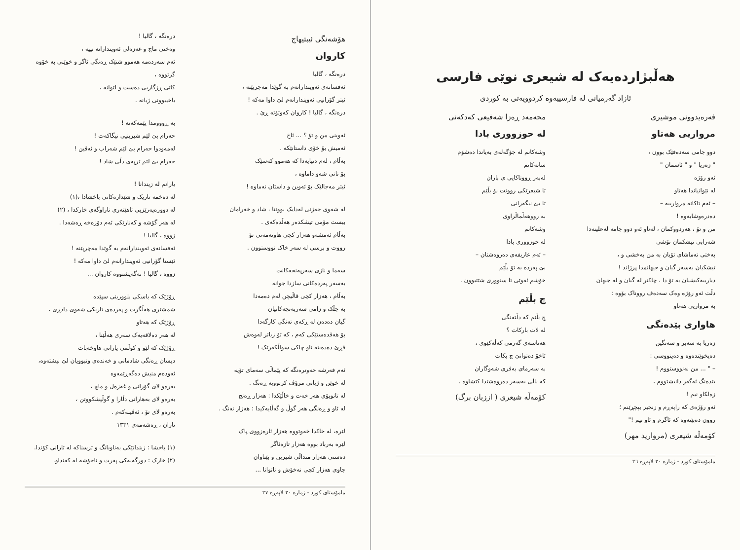هەڵبژاردەیەک لە شیعری نوێی فارسی
ئازاد گەرمیانی لە فارسییەوە کردوویەتی بە کوردی
فەرەیدوونی موشیری
مرواریی هەتاو
دوو جامی سەدەفێک بوون ،
" زەریا " و " ئاسمان "
ئەو رۆژە
لە نێوانیاندا هەتاو
– ئەم تاکانە مرواریيە –
دەدرەوشایەوە !
من و تۆ ، هەردووکمان ، لەناو ئەو دوو جامە لەعلینەدا
شەرابی تیشکمان نۆشی
بەختی تەماشای تۆیان بە من بەخشی و ،
تیشکیان بەسەر گیان و جیهانمدا پرژاند !
دیارییەکیشیان بە تۆ دا ، چاکتر لە گیان و لە جیهان
دڵت ئەو رۆژە وەک سەدەف رووناک بۆوە :
بە مرواریی هەتاو
هاواری بێدەنگی
زەریا بە سەبر و سەنگین
دەیخوێندەوە و دەینووسی :
– " ... من نەنووستووم !
بێدەنگ ئەگەر دانیشتووم ،
زەلکاو نیم !
ئەو رۆژەی کە راپەڕم و زنجیر بپچڕێنم ؛
روون دەبێتەوە کە ئاگرم و ئاو نیم !"
کۆمەڵە شیعری (مروارید مهر)
محەمەد ڕەزا شەفیعی کەدکەنی
لە حوزووری بادا
وشەکانم لە جۆگەلەی بەیاندا دەشۆم
ساتەکانم
لەبەر ڕووناکایی ی باران
تا شیعرێکی روونت بۆ بڵێم
تا بێ نیگەرانی
بە رووهەڵماڵراوی
وشەکانم
لە حوزووری بادا
– ئەم عاریفەی دەروەشتان –
بێ پەردە بە تۆ بڵێم
خۆشم ئەوێی تا سنووری شێتبوون .
چ بڵێم
چ بڵێم کە دڵتەنگی
لە لات بارکات ؟
هەناسەی گەرمی کەڵەکێوی ،
ئاخۆ دەتوانێ چ بکات
بە سەرمای بەفری شەوگاران
کە باڵی بەسەر دەروەشتدا کێشاوە .
کۆمەڵە شیعری ( اززبان برگ)
مامۆستای کورد - ژمارە ٢٠ لاپەڕە ٢٦
هۆشەنگی ئیبتیهاج
کاروان
درەنگە ، گالیا
ئەفسانەی ئەویندارانەم بە گوێدا مەچرپێنە ،
ئیتر گۆرانیی ئەویندارانەم لێ داوا مەکە !
درەنگە ، گالیا ! کاروان کەوتۆتە ڕێ .
ئەوینی من و تۆ ؟ ... ئاخ
ئەمیش بۆ خۆی داستانێکە .
بەڵام ، لەم دنیایەدا کە هەموو کەسێک
بۆ نانی شەو داماوە ،
ئیتر مەجالێک بۆ ئەوین و داستان نەماوە !
لە شەوی جەژنی لەدایک بوونتا ، شاد و خەرامان
بیست مۆمی تیشکدەر هەڵدەکەی .
بەڵام ئەمشەو هەزار کچی هاوتەمەنی تۆ
رووت و برسی لە سەر خاک نووستوون .
سەما و نازی سەرپەنجەکانت
بەسەر پەردەکانی سازدا جوانە
بەڵام ، هەزار کچی قاڵیچن لەم دەمەدا
بە چڵک و زامی سەرپەنجەکانیان
گیان دەدەن لە ڕکەی تەنگی کارگەدا
بۆ هەقدەستێکی کەم ، کە تۆ زیاتر لەوەش
فڕێ دەدەیتە ناو چاکی سواڵکەرێک !
ئەم فەرشە حەوترەنگە کە پێماڵی سەمای تۆیە
لە خوێن و ژیانی مرۆڤ کرتوویە ڕەنگ .
لە تانوپۆی هەر خەت و خاڵێکدا : هەزار ڕەنج
لە ئاو و ڕەنگی هەر گوڵ و گەڵایەکیدا : هەزار نەنگ .
لێرە، لە خاکدا خەوتووە هەزار ئارەزووی پاک
لێرە بەرباد بووە هەزار تازەئاگر
دەستی هەزار منداڵی شیرین و بێتاوان
چاوی هەزار کچی نەخۆش و ناتوانا ...
درەنگە ، گالیا !
وەختی ماچ و غەزەلی ئەویندارانە نییە ،
ئەم سەردەمە هەموو شتێک ڕەنگی ئاگر و خوێنی بە خۆوە گرتووە ،
کاتی ڕزگاریی دەست و لێوانە ،
یاخیبوونی ژیانە .
بە ڕووومدا پێمەکەنە !
حەرام بێ لێم شیرینیی نیگاکەت !
لەمەودوا حەرام بێ لێم شەراب و ئەڤین !
حەرام بێ لێم ترپەی دڵی شاد !
یارانم لە زیندانا !
لە دەخمە تاریک و شێدارەکانی باخشادا ،(١)
لە دوورەپەرێزیی تاهێنەری تاراوگەی خارکدا ، (٢)
لە هەر گۆشە و کەنارێکی ئەم دۆزەخە ڕەشەدا .
زووە ، گالیا !
ئەفسانەی ئەویندارانەم بە گوێدا مەچرپێنە !
ئێستا گۆرانیی ئەویندارانەم لێ داوا مەکە !
زووە ، گالیا ! نەگەیشتووە کاروان ...
ڕۆژێک کە باسکی بلوورینی سپێدە
شمشێری هەڵگرت و پەردەی تاریکی شەوی دادڕی ،
ڕۆژێک کە هەتاو
لە هەر دەلاقەیەک سەری هەڵێنا ،
ڕۆژێک کە لێو و کوڵمی یارانی هاوخەبات
دیسان ڕەنگی شادمانی و خەندەی ونبوویان لێ نیشتەوە،
ئەودەم منیش دەگەڕێمەوە
بەرەو لای گۆرانی و غەزەل و ماچ ،
بەرەو لای بەهارانی دڵارا و گوڵپشکووتن ،
بەرەو لای تۆ ، ئەڤینەکەم .
تاران ، ڕەشەمەی ١٣٣١
(١) باخشا : زیندانێکی بەناوبانگ و ترسناکە لە تارانی کۆندا.
(٢) خارک : دورگەیەکی پەرت و ناخۆشە لە کەنداو.
مامۆستای کورد - ژمارە ٢٠ لاپەڕە ٢٧